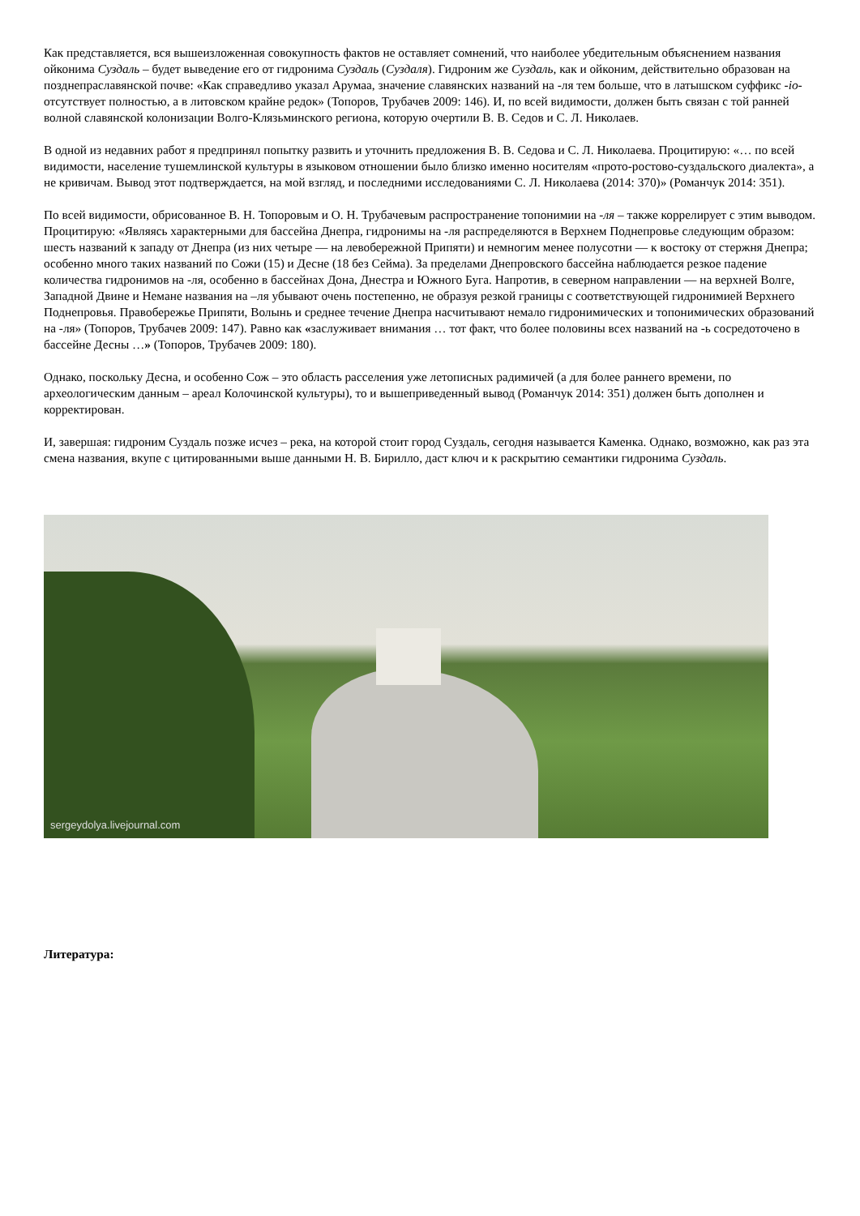Как представляется, вся вышеизложенная совокупность фактов не оставляет сомнений, что наиболее убедительным объяснением названия ойконима Суздаль – будет выведение его от гидронима Суздаль (Суздаля). Гидроним же Суздаль, как и ойконим, действительно образован на позднепраславянской почве: «Как справедливо указал Арумаа, значение славянских названий на -ля тем больше, что в латышском суффикс -io- отсутствует полностью, а в литовском крайне редок» (Топоров, Трубачев 2009: 146). И, по всей видимости, должен быть связан с той ранней волной славянской колонизации Волго-Клязьминского региона, которую очертили В. В. Седов и С. Л. Николаев.
В одной из недавних работ я предпринял попытку развить и уточнить предложения В. В. Седова и С. Л. Николаева. Процитирую: «… по всей видимости, население тушемлинской культуры в языковом отношении было близко именно носителям «прото-ростово-суздальского диалекта», а не кривичам. Вывод этот подтверждается, на мой взгляд, и последними исследованиями С. Л. Николаева (2014: 370)» (Романчук 2014: 351).
По всей видимости, обрисованное В. Н. Топоровым и О. Н. Трубачевым распространение топонимии на -ля – также коррелирует с этим выводом. Процитирую: «Являясь характерными для бассейна Днепра, гидронимы на -ля распределяются в Верхнем Поднепровье следующим образом: шесть названий к западу от Днепра (из них четыре — на левобережной Припяти) и немногим менее полусотни — к востоку от стержня Днепра; особенно много таких названий по Сожи (15) и Десне (18 без Сейма). За пределами Днепровского бассейна наблюдается резкое падение количества гидронимов на -ля, особенно в бассейнах Дона, Днестра и Южного Буга. Напротив, в северном направлении — на верхней Волге, Западной Двине и Немане названия на –ля убывают очень постепенно, не образуя резкой границы с соответствующей гидронимией Верхнего Поднепровья. Правобережье Припяти, Волынь и среднее течение Днепра насчитывают немало гидронимических и топонимических образований на -ля» (Топоров, Трубачев 2009: 147). Равно как «заслуживает внимания … тот факт, что более половины всех названий на -ь сосредоточено в бассейне Десны …» (Топоров, Трубачев 2009: 180).
Однако, поскольку Десна, и особенно Сож – это область расселения уже летописных радимичей (а для более раннего времени, по археологическим данным – ареал Колочинской культуры), то и вышеприведенный вывод (Романчук 2014: 351) должен быть дополнен и корректирован.
И, завершая: гидроним Суздаль позже исчез – река, на которой стоит город Суздаль, сегодня называется Каменка. Однако, возможно, как раз эта смена названия, вкупе с цитированными выше данными Н. В. Бирилло, даст ключ и к раскрытию семантики гидронима Суздаль.
sergeydolya.livejournal.com
Литература: